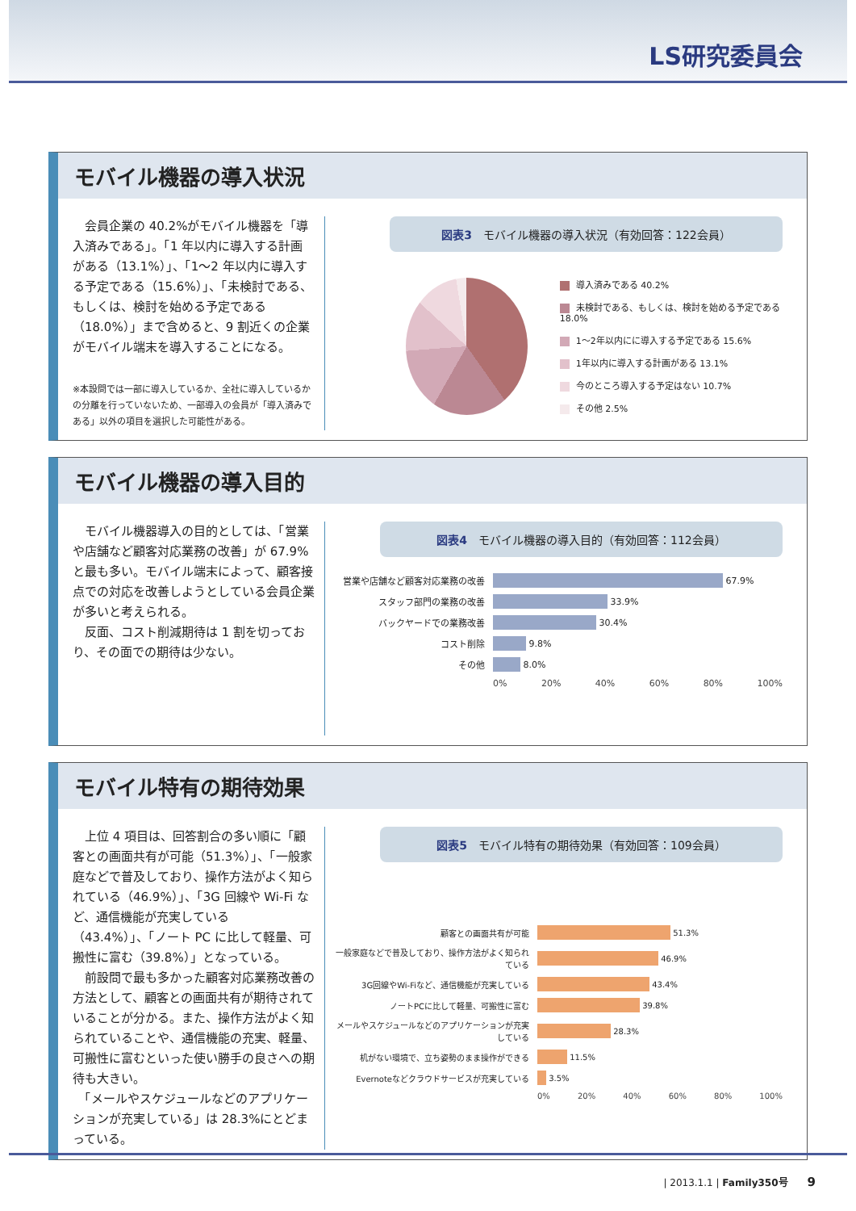LS研究委員会
モバイル機器の導入状況
　会員企業の 40.2%がモバイル機器を「導入済みである」。「1 年以内に導入する計画がある（13.1%）」、「1～2 年以内に導入する予定である（15.6%）」、「未検討である、もしくは、検討を始める予定である（18.0%）」まで含めると、9 割近くの企業がモバイル端末を導入することになる。
※本設問では一部に導入しているか、全社に導入しているかの分離を行っていないため、一部導入の会員が「導入済みである」以外の項目を選択した可能性がある。
図表3　モバイル機器の導入状況（有効回答：122会員）
導入済みである 40.2%
未検討である、もしくは、検討を始める予定である 18.0%
1～2年以内にに導入する予定である 15.6%
1年以内に導入する計画がある 13.1%
今のところ導入する予定はない 10.7%
その他 2.5%
モバイル機器の導入目的
　モバイル機器導入の目的としては、「営業や店舗など顧客対応業務の改善」が 67.9% と最も多い。モバイル端末によって、顧客接点での対応を改善しようとしている会員企業が多いと考えられる。
　反面、コスト削減期待は 1 割を切っており、その面での期待は少ない。
図表4　モバイル機器の導入目的（有効回答：112会員）
営業や店舗など顧客対応業務の改善 67.9%
スタッフ部門の業務の改善 33.9%
バックヤードでの業務改善 30.4%
コスト削除 9.8%
その他 8.0%
0% 20% 40% 60% 80% 100%
モバイル特有の期待効果
　上位 4 項目は、回答割合の多い順に「顧客との画面共有が可能（51.3%）」、「一般家庭などで普及しており、操作方法がよく知られている（46.9%）」、「3G 回線や Wi-Fi など、通信機能が充実している（43.4%）」、「ノート PC に比して軽量、可搬性に富む（39.8%）」となっている。
　前設問で最も多かった顧客対応業務改善の方法として、顧客との画面共有が期待されていることが分かる。また、操作方法がよく知られていることや、通信機能の充実、軽量、可搬性に富むといった使い勝手の良さへの期待も大きい。
　「メールやスケジュールなどのアプリケーションが充実している」は 28.3%にとどまっている。
図表5　モバイル特有の期待効果（有効回答：109会員）
顧客との画面共有が可能 51.3%
一般家庭などで普及しており、操作方法がよく知られている 46.9%
3G回線やWi-Fiなど、通信機能が充実している 43.4%
ノートPCに比して軽量、可搬性に富む 39.8%
メールやスケジュールなどのアプリケーションが充実している 28.3%
机がない環境で、立ち姿勢のまま操作ができる 11.5%
Evernoteなどクラウドサービスが充実している 3.5%
0% 20% 40% 60% 80% 100%
| 2013.1.1 | Family350号　　9